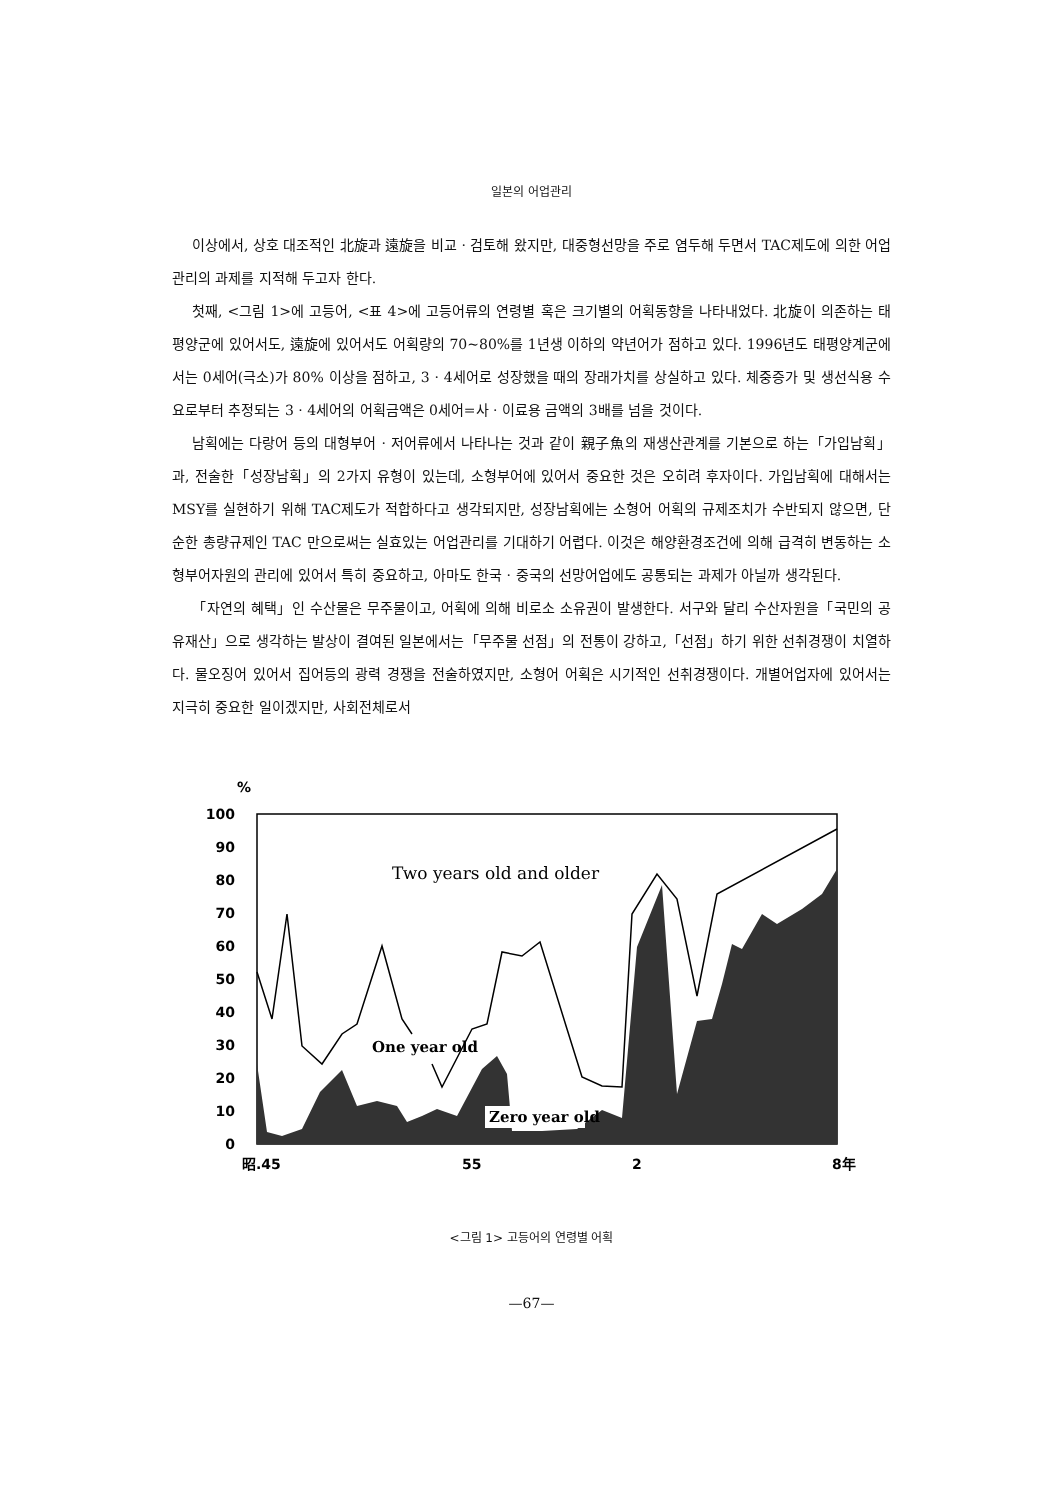일본의 어업관리
이상에서, 상호 대조적인 北旋과 遠旋을 비교 · 검토해 왔지만, 대중형선망을 주로 염두해 두면서 TAC제도에 의한 어업관리의 과제를 지적해 두고자 한다.
첫째, <그림 1>에 고등어, <표 4>에 고등어류의 연령별 혹은 크기별의 어획동향을 나타내었다. 北旋이 의존하는 태평양군에 있어서도, 遠旋에 있어서도 어획량의 70~80%를 1년생 이하의 약년어가 점하고 있다. 1996년도 태평양계군에서는 0세어(극소)가 80% 이상을 점하고, 3 · 4세어로 성장했을 때의 장래가치를 상실하고 있다. 체중증가 및 생선식용 수요로부터 추정되는 3 · 4세어의 어획금액은 0세어=사 · 이료용 금액의 3배를 넘을 것이다.
남획에는 다랑어 등의 대형부어 · 저어류에서 나타나는 것과 같이 親子魚의 재생산관계를 기본으로 하는「가입남획」과, 전술한「성장남획」의 2가지 유형이 있는데, 소형부어에 있어서 중요한 것은 오히려 후자이다. 가입남획에 대해서는 MSY를 실현하기 위해 TAC제도가 적합하다고 생각되지만, 성장남획에는 소형어 어획의 규제조치가 수반되지 않으면, 단순한 총량규제인 TAC 만으로써는 실효있는 어업관리를 기대하기 어렵다. 이것은 해양환경조건에 의해 급격히 변동하는 소형부어자원의 관리에 있어서 특히 중요하고, 아마도 한국 · 중국의 선망어업에도 공통되는 과제가 아닐까 생각된다.
「자연의 혜택」인 수산물은 무주물이고, 어획에 의해 비로소 소유권이 발생한다. 서구와 달리 수산자원을「국민의 공유재산」으로 생각하는 발상이 결여된 일본에서는「무주물 선점」의 전통이 강하고,「선점」하기 위한 선취경쟁이 치열하다. 물오징어 있어서 집어등의 광력 경쟁을 전술하였지만, 소형어 어획은 시기적인 선취경쟁이다. 개별어업자에 있어서는 지극히 중요한 일이겠지만, 사회전체로서
%
100
90
80
70
60
50
40
30
20
10
0
One year old
Two years old and older
Zero year old
昭.45
55
2
8年
<그림 1> 고등어의 연령별 어획
—67—